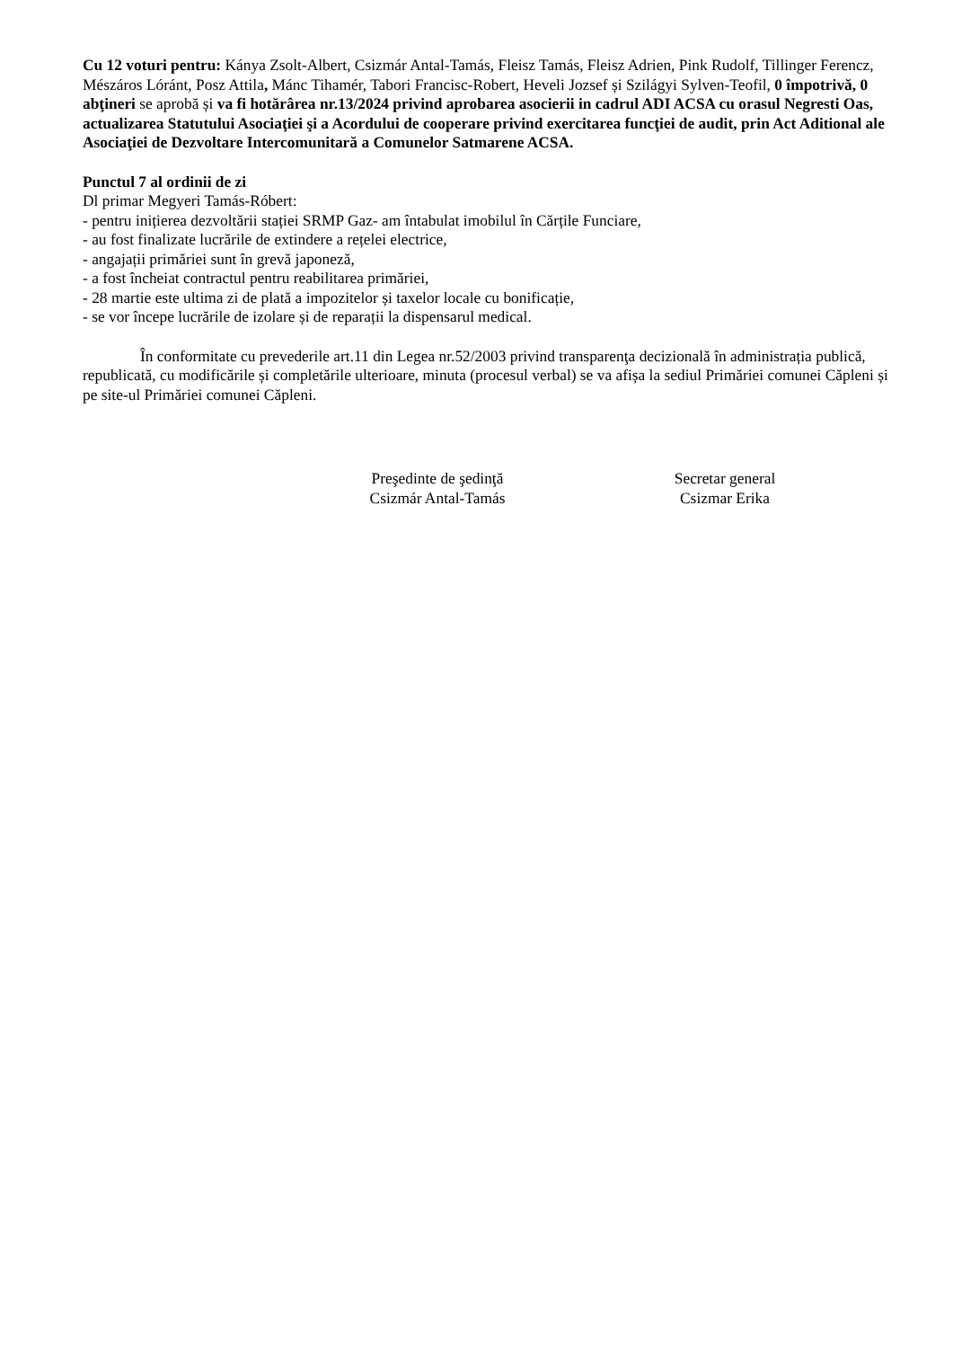Cu 12 voturi pentru: Kánya Zsolt-Albert, Csizmár Antal-Tamás, Fleisz Tamás, Fleisz Adrien, Pink Rudolf, Tillinger Ferencz, Mészáros Lóránt, Posz Attila, Mánc Tihamér, Tabori Francisc-Robert, Heveli Jozsef și Szilágyi Sylven-Teofil, 0 împotrivă, 0 abţineri se aprobă și va fi hotărârea nr.13/2024 privind aprobarea asocierii in cadrul ADI ACSA cu orasul Negresti Oas, actualizarea Statutului Asociaţiei şi a Acordului de cooperare privind exercitarea funcţiei de audit, prin Act Aditional ale Asociaţiei de Dezvoltare Intercomunitară a Comunelor Satmarene ACSA.
Punctul 7 al ordinii de zi
Dl primar Megyeri Tamás-Róbert:
- pentru inițierea dezvoltării stației SRMP Gaz- am întabulat imobilul în Cărțile Funciare,
- au fost finalizate lucrările de extindere a rețelei electrice,
- angajații primăriei sunt în grevă japoneză,
- a fost încheiat contractul pentru reabilitarea primăriei,
- 28 martie este ultima zi de plată a impozitelor și taxelor locale cu bonificație,
- se vor începe lucrările de izolare și de reparații la dispensarul medical.
În conformitate cu prevederile art.11 din Legea nr.52/2003 privind transparenţa decizională în administrația publică, republicată, cu modificările și completările ulterioare, minuta (procesul verbal) se va afișa la sediul Primăriei comunei Căpleni și pe site-ul Primăriei comunei Căpleni.
Preşedinte de şedinţă
Csizmár Antal-Tamás
Secretar general
Csizmar Erika